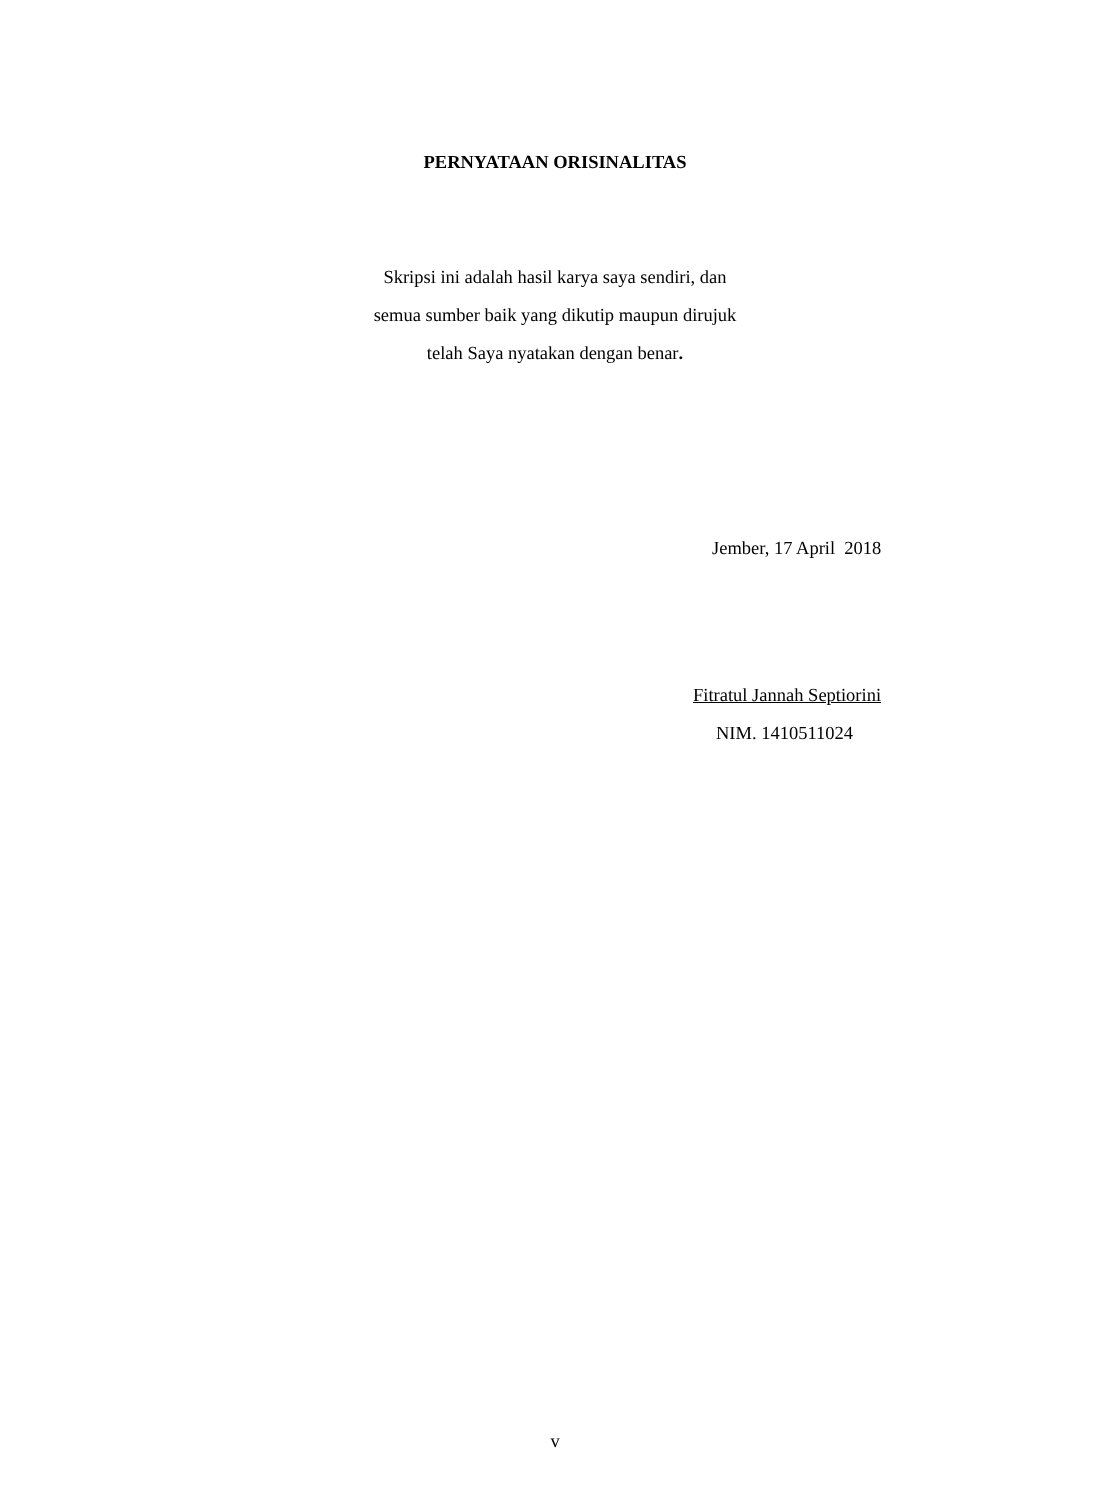PERNYATAAN ORISINALITAS
Skripsi ini adalah hasil karya saya sendiri, dan
semua sumber baik yang dikutip maupun dirujuk
telah Saya nyatakan dengan benar.
Jember, 17 April 2018
Fitratul Jannah Septiorini
NIM. 1410511024
v